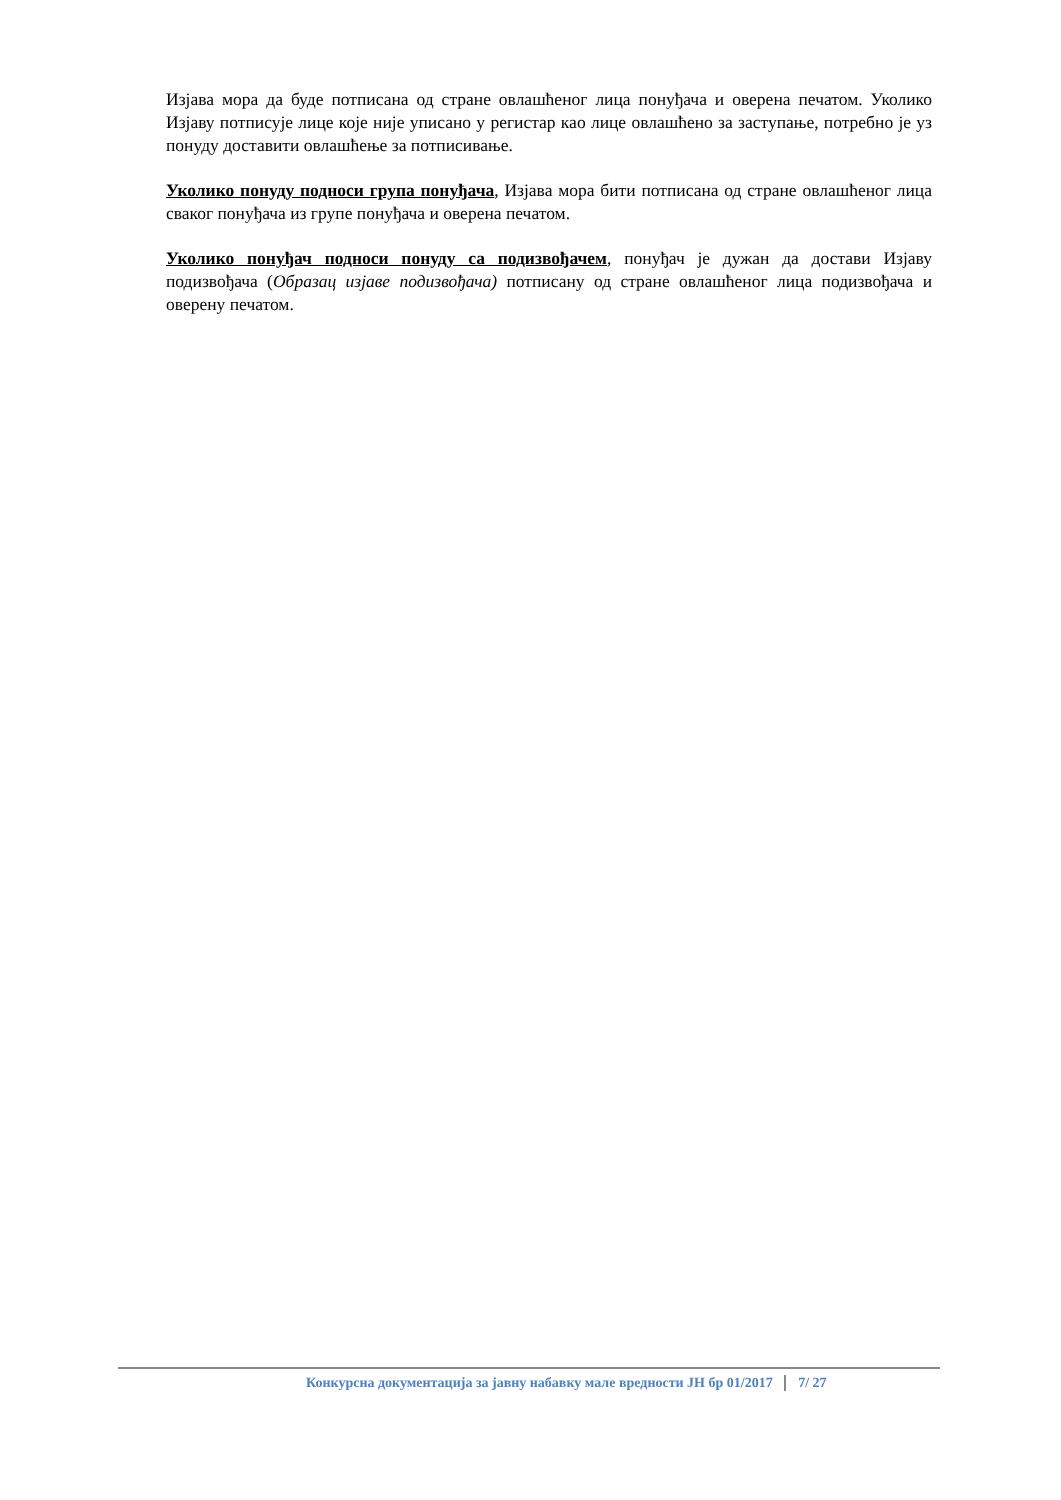Изјава мора да буде потписана од стране овлашћеног лица понуђача и оверена печатом. Уколико Изјаву потписује лице које није уписано у регистар као лице овлашћено за заступање, потребно је уз понуду доставити овлашћење за потписивање.
Уколико понуду подноси група понуђача, Изјава мора бити потписана од стране овлашћеног лица сваког понуђача из групе понуђача и оверена печатом.
Уколико понуђач подноси понуду са подизвођачем, понуђач је дужан да достави Изјаву подизвођача (Образац изјаве подизвођача) потписану од стране овлашћеног лица подизвођача и оверену печатом.
Конкурсна документација за јавну набавку мале вредности ЈН бр 01/2017 7/ 27